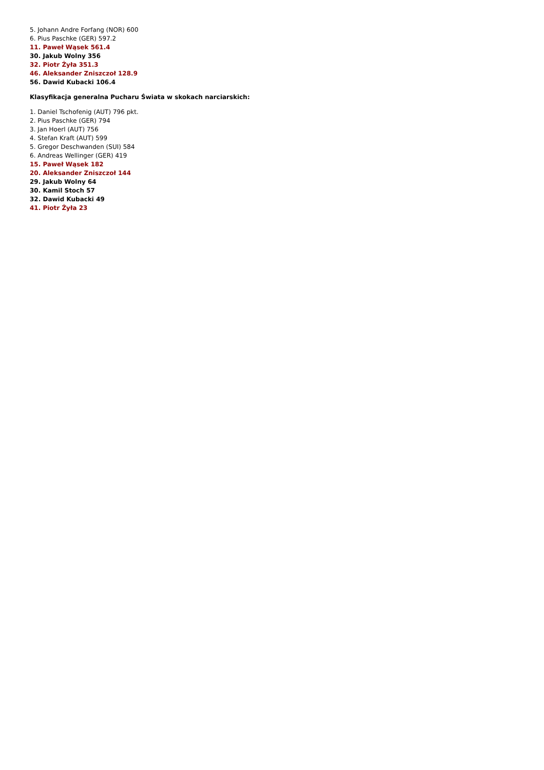5. Johann Andre Forfang (NOR) 600
6. Pius Paschke (GER) 597.2
11. Paweł Wąsek 561.4
30. Jakub Wolny 356
32. Piotr Żyła 351.3
46. Aleksander Zniszczoł 128.9
56. Dawid Kubacki 106.4
Klasyfikacja generalna Pucharu Świata w skokach narciarskich:
1. Daniel Tschofenig (AUT) 796 pkt.
2. Pius Paschke (GER) 794
3. Jan Hoerl (AUT) 756
4. Stefan Kraft (AUT) 599
5. Gregor Deschwanden (SUI) 584
6. Andreas Wellinger (GER) 419
15. Paweł Wąsek 182
20. Aleksander Zniszczoł 144
29. Jakub Wolny 64
30. Kamil Stoch 57
32. Dawid Kubacki 49
41. Piotr Żyła 23